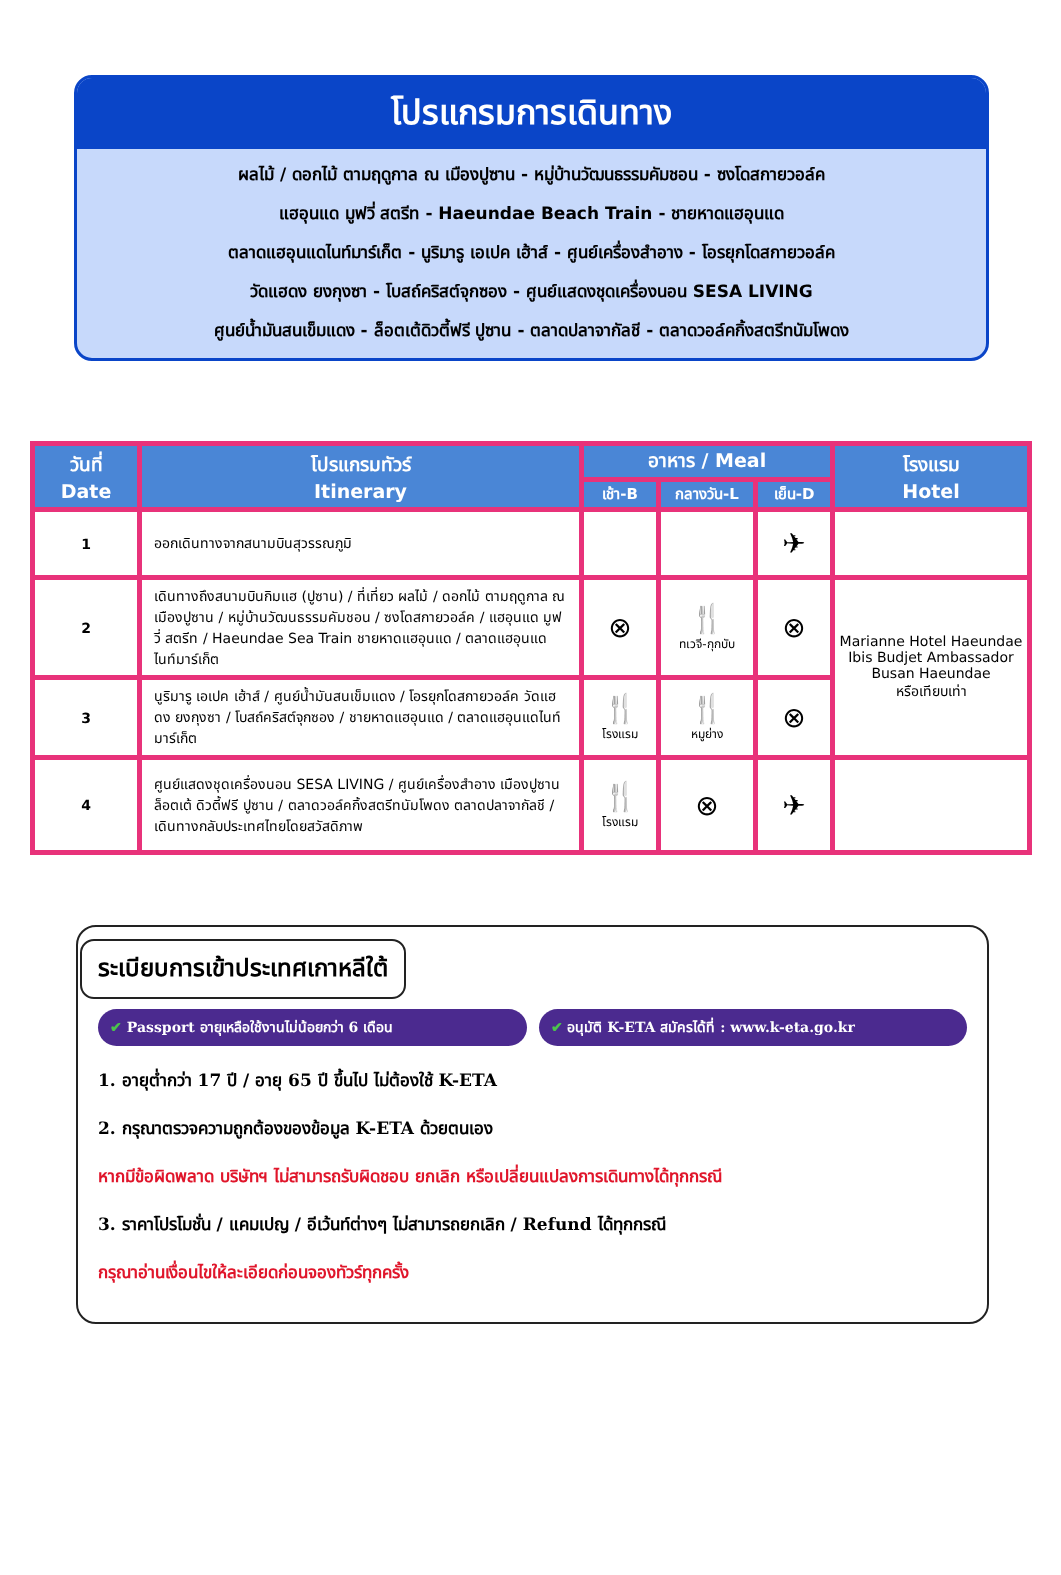โปรแกรมการเดินทาง
ผลไม้ / ดอกไม้ ตามฤดูกาล ณ เมืองปูซาน - หมู่บ้านวัฒนธรรมคัมชอน - ซงโดสกายวอล์ค
แฮอุนแด มูฟวี่ สตรีท - Haeundae Beach Train - ชายหาดแฮอุนแด
ตลาดแฮอุนแดไนท์มาร์เก็ต - นูริมารู เอเปค เฮ้าส์ - ศูนย์เครื่องสำอาง - โอรยุกโดสกายวอล์ค
วัดแฮดง ยงกุงซา - โบสถ์คริสต์จุกซอง - ศูนย์แสดงชุดเครื่องนอน SESA LIVING
ศูนย์น้ำมันสนเข็มแดง - ล็อตเต้ดิวตี้ฟรี ปูซาน - ตลาดปลาจากัลชี - ตลาดวอล์คกิ้งสตรีทนัมโพดง
| วันที่ Date | โปรแกรมทัวร์ Itinerary | อาหาร / Meal | | | โรงแรม Hotel |
| --- | --- | --- | --- | --- | --- |
| | | เช้า-B | กลางวัน-L | เย็น-D | |
| 1 | ออกเดินทางจากสนามบินสุวรรณภูมิ | | | ✈ | |
| 2 | เดินทางถึงสนามบินกิมแฮ (ปูซาน) / ที่เที่ยว ผลไม้ / ดอกไม้ ตามฤดูกาล ณ เมืองปูซาน / หมู่บ้านวัฒนธรรมคัมชอน / ซงโดสกายวอล์ค / แฮอุนแด มูฟวี่ สตรีท / Haeundae Sea Train ชายหาดแฮอุนแด / ตลาดแฮอุนแดไนท์มาร์เก็ต | ⊗ | 🍴 ทเวจี-กุกบับ | ⊗ | Marianne Hotel Haeundae Ibis Budjet Ambassador Busan Haeundae หรือเทียบเท่า |
| 3 | นูริมารู เอเปค เฮ้าส์ / ศูนย์น้ำมันสนเข็มแดง / โอรยุกโดสกายวอล์ค วัดแฮดง ยงกุงซา / โบสถ์คริสต์จุกซอง / ชายหาดแฮอุนแด / ตลาดแฮอุนแดไนท์มาร์เก็ต | 🍴 โรงแรม | 🍴 หมูย่าง | ⊗ | |
| 4 | ศูนย์แสดงชุดเครื่องนอน SESA LIVING / ศูนย์เครื่องสำอาง เมืองปูซาน ล็อตเต้ ดิวตี้ฟรี ปูซาน / ตลาดวอล์คกิ้งสตรีทนัมโพดง ตลาดปลาจากัลชี / เดินทางกลับประเทศไทยโดยสวัสดิภาพ | 🍴 โรงแรม | ⊗ | ✈ | |
ระเบียบการเข้าประเทศเกาหลีใต้
✔ Passport อายุเหลือใช้งานไม่น้อยกว่า 6 เดือน
✔ อนุมัติ K-ETA สมัครได้ที่ : www.k-eta.go.kr
1. อายุต่ำกว่า 17 ปี / อายุ 65 ปี ขึ้นไป ไม่ต้องใช้ K-ETA
2. กรุณาตรวจความถูกต้องของข้อมูล K-ETA ด้วยตนเอง
หากมีข้อผิดพลาด บริษัทฯ ไม่สามารถรับผิดชอบ ยกเลิก หรือเปลี่ยนแปลงการเดินทางได้ทุกกรณี
3. ราคาโปรโมชั่น / แคมเปญ / อีเว้นท์ต่างๆ ไม่สามารถยกเลิก / Refund ได้ทุกกรณี
กรุณาอ่านเงื่อนไขให้ละเอียดก่อนจองทัวร์ทุกครั้ง